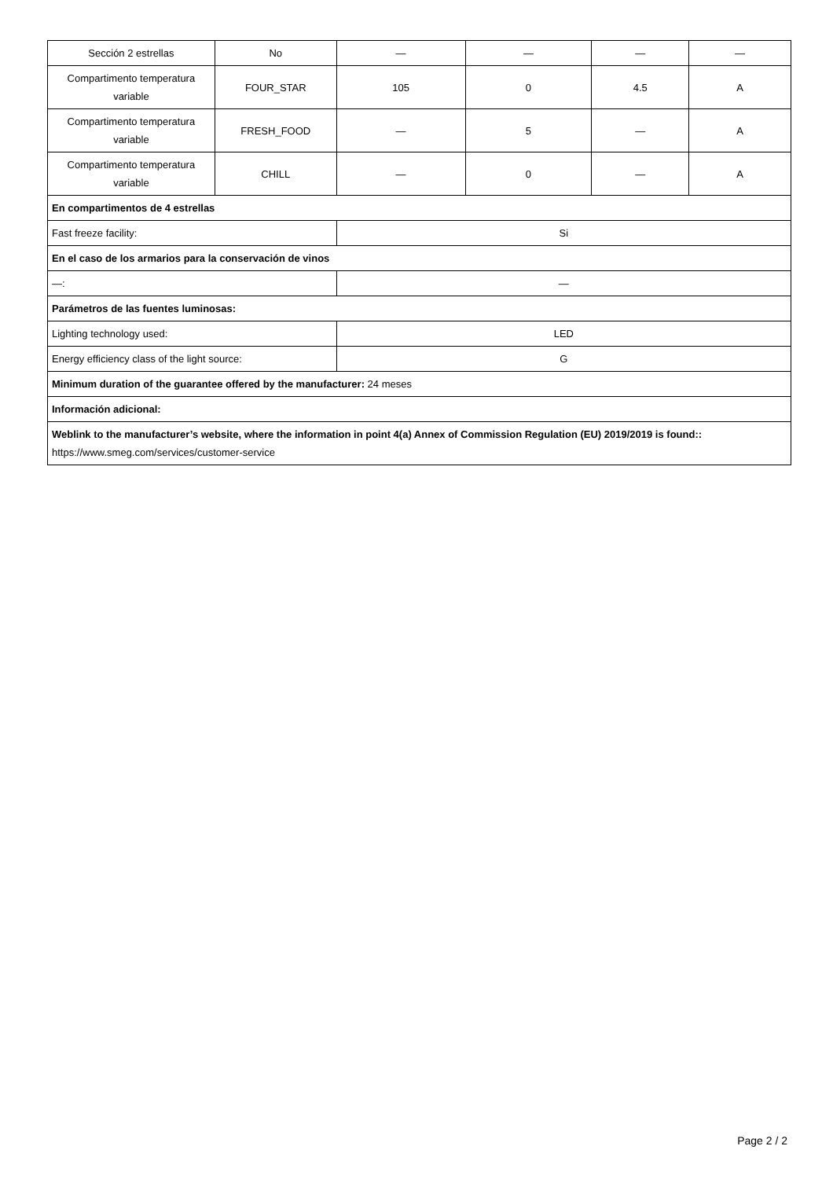| Sección 2 estrellas | No | — | — | — | — |
| Compartimento temperatura variable | FOUR_STAR | 105 | 0 | 4.5 | A |
| Compartimento temperatura variable | FRESH_FOOD | — | 5 | — | A |
| Compartimento temperatura variable | CHILL | — | 0 | — | A |
| En compartimentos de 4 estrellas | | | | | |
| Fast freeze facility: | | Si | | | |
| En el caso de los armarios para la conservación de vinos | | | | | |
| —: | | — | | | |
| Parámetros de las fuentes luminosas: | | | | | |
| Lighting technology used: | | LED | | | |
| Energy efficiency class of the light source: | | G | | | |
| Minimum duration of the guarantee offered by the manufacturer: 24 meses | | | | | |
| Información adicional: | | | | | |
| Weblink to the manufacturer’s website, where the information in point 4(a) Annex of Commission Regulation (EU) 2019/2019 is found:: https://www.smeg.com/services/customer-service | | | | | |
Page 2 / 2